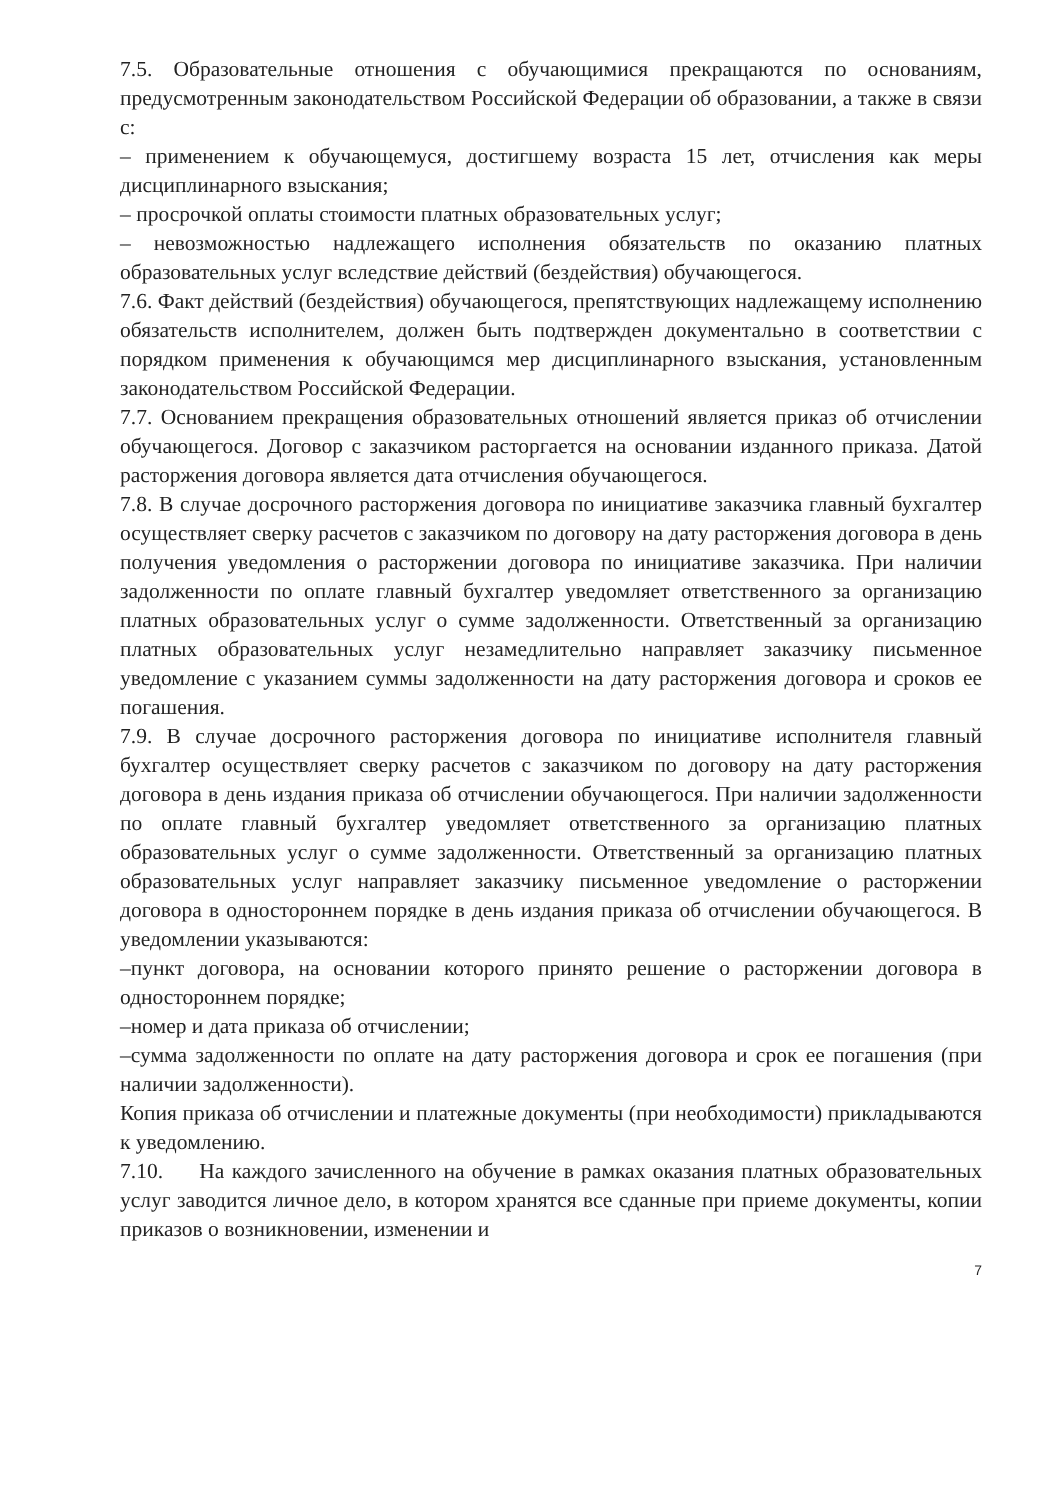7.5. Образовательные отношения с обучающимися прекращаются по основаниям, предусмотренным законодательством Российской Федерации об образовании, а также в связи с:
– применением к обучающемуся, достигшему возраста 15 лет, отчисления как меры дисциплинарного взыскания;
– просрочкой оплаты стоимости платных образовательных услуг;
– невозможностью надлежащего исполнения обязательств по оказанию платных образовательных услуг вследствие действий (бездействия) обучающегося.
7.6. Факт действий (бездействия) обучающегося, препятствующих надлежащему исполнению обязательств исполнителем, должен быть подтвержден документально в соответствии с порядком применения к обучающимся мер дисциплинарного взыскания, установленным законодательством Российской Федерации.
7.7. Основанием прекращения образовательных отношений является приказ об отчислении обучающегося. Договор с заказчиком расторгается на основании изданного приказа. Датой расторжения договора является дата отчисления обучающегося.
7.8. В случае досрочного расторжения договора по инициативе заказчика главный бухгалтер осуществляет сверку расчетов с заказчиком по договору на дату расторжения договора в день получения уведомления о расторжении договора по инициативе заказчика. При наличии задолженности по оплате главный бухгалтер уведомляет ответственного за организацию платных образовательных услуг о сумме задолженности. Ответственный за организацию платных образовательных услуг незамедлительно направляет заказчику письменное уведомление с указанием суммы задолженности на дату расторжения договора и сроков ее погашения.
7.9. В случае досрочного расторжения договора по инициативе исполнителя главный бухгалтер осуществляет сверку расчетов с заказчиком по договору на дату расторжения договора в день издания приказа об отчислении обучающегося. При наличии задолженности по оплате главный бухгалтер уведомляет ответственного за организацию платных образовательных услуг о сумме задолженности. Ответственный за организацию платных образовательных услуг направляет заказчику письменное уведомление о расторжении договора в одностороннем порядке в день издания приказа об отчислении обучающегося. В уведомлении указываются:
–пункт договора, на основании которого принято решение о расторжении договора в одностороннем порядке;
–номер и дата приказа об отчислении;
–сумма задолженности по оплате на дату расторжения договора и срок ее погашения (при наличии задолженности).
Копия приказа об отчислении и платежные документы (при необходимости) прикладываются к уведомлению.
7.10. На каждого зачисленного на обучение в рамках оказания платных образовательных услуг заводится личное дело, в котором хранятся все сданные при приеме документы, копии приказов о возникновении, изменении и
7